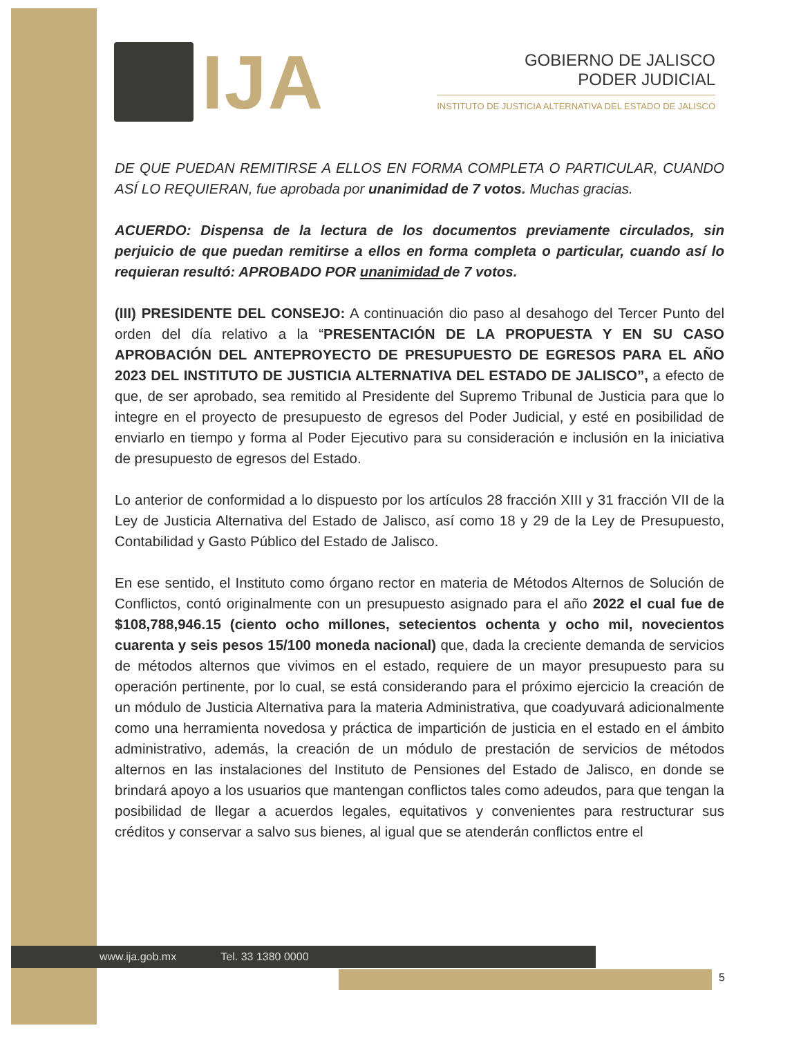IJA
GOBIERNO DE JALISCO
PODER JUDICIAL
INSTITUTO DE JUSTICIA ALTERNATIVA DEL ESTADO DE JALISCO
DE QUE PUEDAN REMITIRSE A ELLOS EN FORMA COMPLETA O PARTICULAR, CUANDO ASÍ LO REQUIERAN, fue aprobada por unanimidad de 7 votos. Muchas gracias.
ACUERDO: Dispensa de la lectura de los documentos previamente circulados, sin perjuicio de que puedan remitirse a ellos en forma completa o particular, cuando así lo requieran resultó: APROBADO POR unanimidad de 7 votos.
(III) PRESIDENTE DEL CONSEJO: A continuación dio paso al desahogo del Tercer Punto del orden del día relativo a la “PRESENTACIÓN DE LA PROPUESTA Y EN SU CASO APROBACIÓN DEL ANTEPROYECTO DE PRESUPUESTO DE EGRESOS PARA EL AÑO 2023 DEL INSTITUTO DE JUSTICIA ALTERNATIVA DEL ESTADO DE JALISCO”, a efecto de que, de ser aprobado, sea remitido al Presidente del Supremo Tribunal de Justicia para que lo integre en el proyecto de presupuesto de egresos del Poder Judicial, y esté en posibilidad de enviarlo en tiempo y forma al Poder Ejecutivo para su consideración e inclusión en la iniciativa de presupuesto de egresos del Estado.
Lo anterior de conformidad a lo dispuesto por los artículos 28 fracción XIII y 31 fracción VII de la Ley de Justicia Alternativa del Estado de Jalisco, así como 18 y 29 de la Ley de Presupuesto, Contabilidad y Gasto Público del Estado de Jalisco.
En ese sentido, el Instituto como órgano rector en materia de Métodos Alternos de Solución de Conflictos, contó originalmente con un presupuesto asignado para el año 2022 el cual fue de $108,788,946.15 (ciento ocho millones, setecientos ochenta y ocho mil, novecientos cuarenta y seis pesos 15/100 moneda nacional) que, dada la creciente demanda de servicios de métodos alternos que vivimos en el estado, requiere de un mayor presupuesto para su operación pertinente, por lo cual, se está considerando para el próximo ejercicio la creación de un módulo de Justicia Alternativa para la materia Administrativa, que coadyuvará adicionalmente como una herramienta novedosa y práctica de impartición de justicia en el estado en el ámbito administrativo, además, la creación de un módulo de prestación de servicios de métodos alternos en las instalaciones del Instituto de Pensiones del Estado de Jalisco, en donde se brindará apoyo a los usuarios que mantengan conflictos tales como adeudos, para que tengan la posibilidad de llegar a acuerdos legales, equitativos y convenientes para restructurar sus créditos y conservar a salvo sus bienes, al igual que se atenderán conflictos entre el
www.ija.gob.mx Tel. 33 1380 0000
5